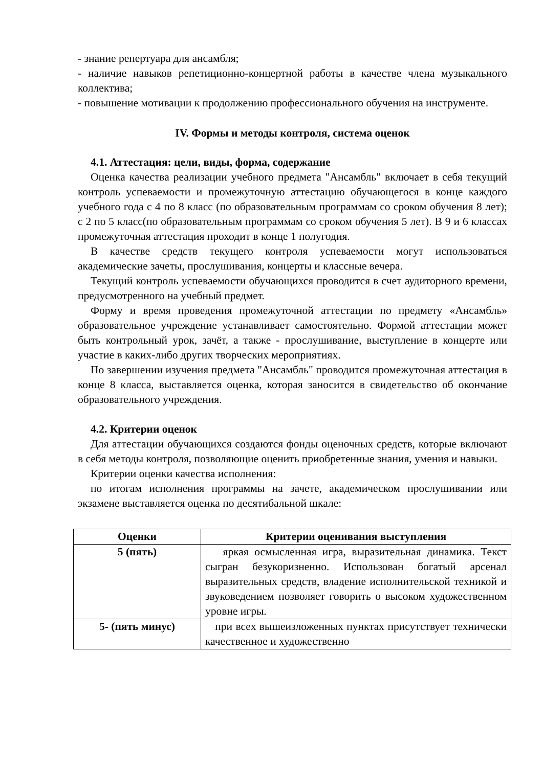- знание репертуара для ансамбля;
- наличие навыков репетиционно-концертной работы в качестве члена музыкального коллектива;
- повышение мотивации к продолжению профессионального обучения на инструменте.
IV. Формы и методы контроля, система оценок
4.1. Аттестация: цели, виды, форма, содержание
Оценка качества реализации учебного предмета "Ансамбль" включает в себя текущий контроль успеваемости и промежуточную аттестацию обучающегося в конце каждого учебного года с 4 по 8 класс (по образовательным программам со сроком обучения 8 лет); с 2 по 5 класс(по образовательным программам со сроком обучения 5 лет). В 9 и 6 классах промежуточная аттестация проходит в конце 1 полугодия.
В качестве средств текущего контроля успеваемости могут использоваться академические зачеты, прослушивания, концерты и классные вечера.
Текущий контроль успеваемости обучающихся проводится в счет аудиторного времени, предусмотренного на учебный предмет.
Форму и время проведения промежуточной аттестации по предмету «Ансамбль» образовательное учреждение устанавливает самостоятельно. Формой аттестации может быть контрольный урок, зачёт, а также - прослушивание, выступление в концерте или участие в каких-либо других творческих мероприятиях.
По завершении изучения предмета "Ансамбль" проводится промежуточная аттестация в конце 8 класса, выставляется оценка, которая заносится в свидетельство об окончание образовательного учреждения.
4.2. Критерии оценок
Для аттестации обучающихся создаются фонды оценочных средств, которые включают в себя методы контроля, позволяющие оценить приобретенные знания, умения и навыки.
Критерии оценки качества исполнения:
по итогам исполнения программы на зачете, академическом прослушивании или экзамене выставляется оценка по десятибальной шкале:
| Оценки | Критерии оценивания выступления |
| --- | --- |
| 5 (пять) | яркая осмысленная игра, выразительная динамика. Текст сыгран безукоризненно. Использован богатый арсенал выразительных средств, владение исполнительской техникой и звуковедением позволяет говорить о высоком художественном уровне игры. |
| 5- (пять минус) | при всех вышеизложенных пунктах присутствует технически качественное и художественно |